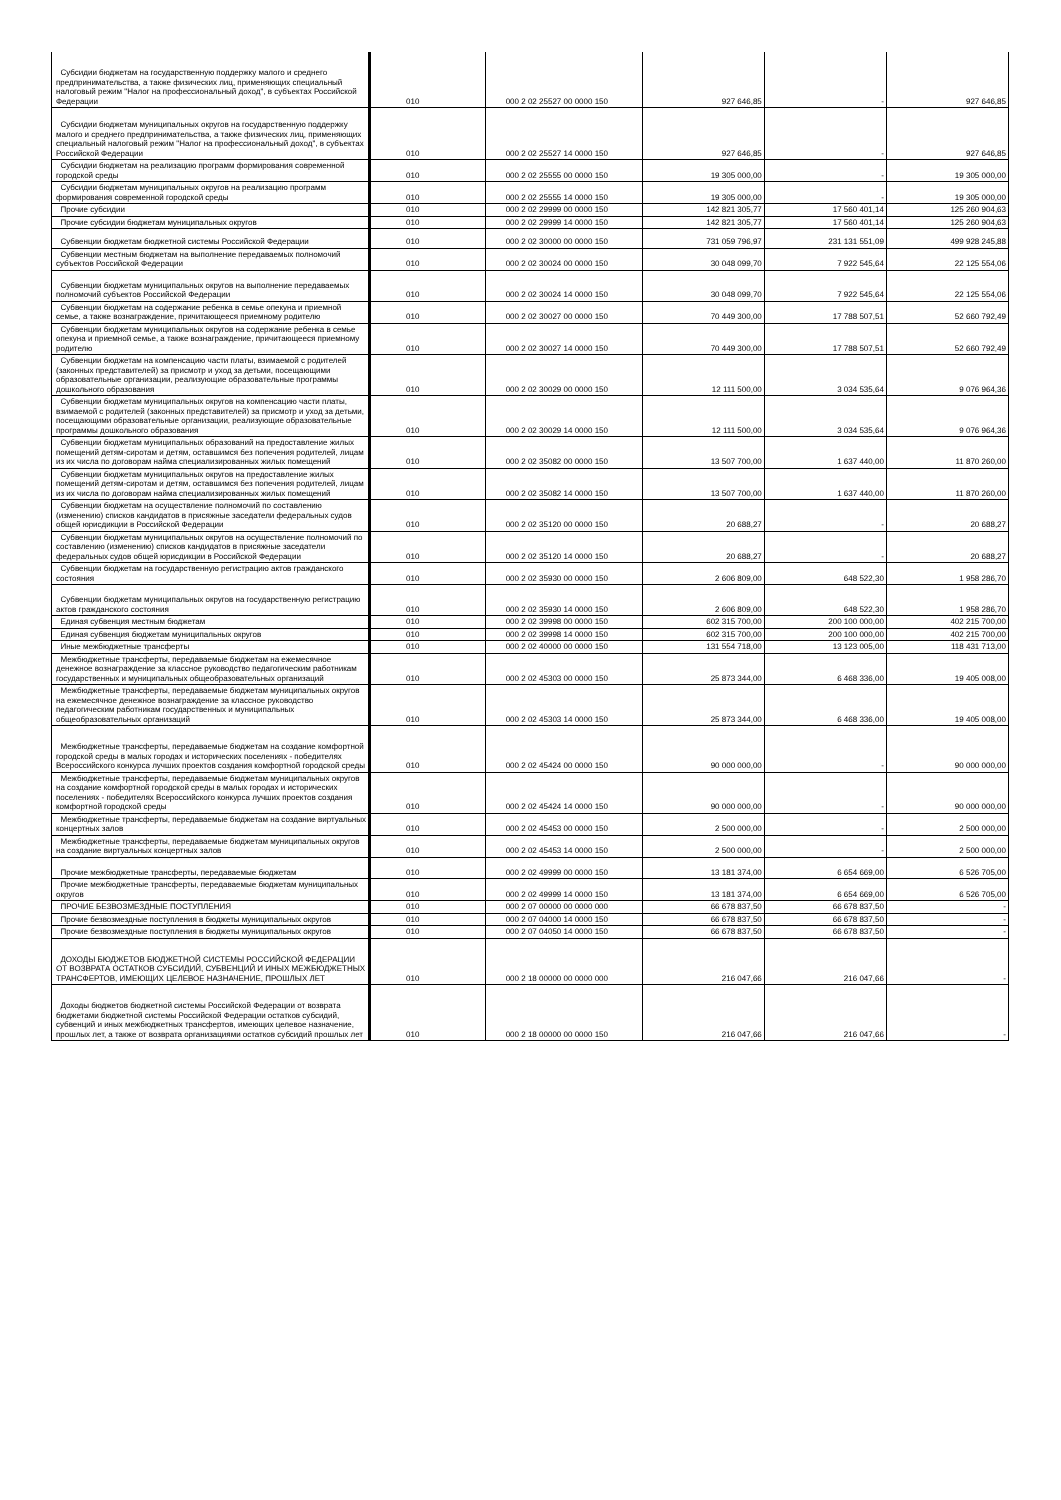| Субсидии бюджетам на государственную поддержку малого и среднего предпринимательства, а также физических лиц, применяющих специальный налоговый режим "Налог на профессиональный доход", в субъектах Российской Федерации | 010 | 000 2 02 25527 00 0000 150 | 927 646,85 | - | 927 646,85 |
| Субсидии бюджетам муниципальных округов на государственную поддержку малого и среднего предпринимательства, а также физических лиц, применяющих специальный налоговый режим "Налог на профессиональный доход", в субъектах Российской Федерации | 010 | 000 2 02 25527 14 0000 150 | 927 646,85 | - | 927 646,85 |
| Субсидии бюджетам на реализацию программ формирования современной городской среды | 010 | 000 2 02 25555 00 0000 150 | 19 305 000,00 | - | 19 305 000,00 |
| Субсидии бюджетам муниципальных округов на реализацию программ формирования современной городской среды | 010 | 000 2 02 25555 14 0000 150 | 19 305 000,00 | - | 19 305 000,00 |
| Прочие субсидии | 010 | 000 2 02 29999 00 0000 150 | 142 821 305,77 | 17 560 401,14 | 125 260 904,63 |
| Прочие субсидии бюджетам муниципальных округов | 010 | 000 2 02 29999 14 0000 150 | 142 821 305,77 | 17 560 401,14 | 125 260 904,63 |
| Субвенции бюджетам бюджетной системы Российской Федерации | 010 | 000 2 02 30000 00 0000 150 | 731 059 796,97 | 231 131 551,09 | 499 928 245,88 |
| Субвенции местным бюджетам на выполнение передаваемых полномочий субъектов Российской Федерации | 010 | 000 2 02 30024 00 0000 150 | 30 048 099,70 | 7 922 545,64 | 22 125 554,06 |
| Субвенции бюджетам муниципальных округов на выполнение передаваемых полномочий субъектов Российской Федерации | 010 | 000 2 02 30024 14 0000 150 | 30 048 099,70 | 7 922 545,64 | 22 125 554,06 |
| Субвенции бюджетам на содержание ребенка в семье опекуна и приемной семье, а также вознаграждение, причитающееся приемному родителю | 010 | 000 2 02 30027 00 0000 150 | 70 449 300,00 | 17 788 507,51 | 52 660 792,49 |
| Субвенции бюджетам муниципальных округов на содержание ребенка в семье опекуна и приемной семье, а также вознаграждение, причитающееся приемному родителю | 010 | 000 2 02 30027 14 0000 150 | 70 449 300,00 | 17 788 507,51 | 52 660 792,49 |
| Субвенции бюджетам на компенсацию части платы, взимаемой с родителей (законных представителей) за присмотр и уход за детьми, посещающими образовательные организации, реализующие образовательные программы дошкольного образования | 010 | 000 2 02 30029 00 0000 150 | 12 111 500,00 | 3 034 535,64 | 9 076 964,36 |
| Субвенции бюджетам муниципальных округов на компенсацию части платы, взимаемой с родителей (законных представителей) за присмотр и уход за детьми, посещающими образовательные организации, реализующие образовательные программы дошкольного образования | 010 | 000 2 02 30029 14 0000 150 | 12 111 500,00 | 3 034 535,64 | 9 076 964,36 |
| Субвенции бюджетам муниципальных образований на предоставление жилых помещений детям-сиротам и детям, оставшимся без попечения родителей, лицам из их числа по договорам найма специализированных жилых помещений | 010 | 000 2 02 35082 00 0000 150 | 13 507 700,00 | 1 637 440,00 | 11 870 260,00 |
| Субвенции бюджетам муниципальных округов на предоставление жилых помещений детям-сиротам и детям, оставшимся без попечения родителей, лицам из их числа по договорам найма специализированных жилых помещений | 010 | 000 2 02 35082 14 0000 150 | 13 507 700,00 | 1 637 440,00 | 11 870 260,00 |
| Субвенции бюджетам на осуществление полномочий по составлению (изменению) списков кандидатов в присяжные заседатели федеральных судов общей юрисдикции в Российской Федерации | 010 | 000 2 02 35120 00 0000 150 | 20 688,27 | - | 20 688,27 |
| Субвенции бюджетам муниципальных округов на осуществление полномочий по составлению (изменению) списков кандидатов в присяжные заседатели федеральных судов общей юрисдикции в Российской Федерации | 010 | 000 2 02 35120 14 0000 150 | 20 688,27 | - | 20 688,27 |
| Субвенции бюджетам на государственную регистрацию актов гражданского состояния | 010 | 000 2 02 35930 00 0000 150 | 2 606 809,00 | 648 522,30 | 1 958 286,70 |
| Субвенции бюджетам муниципальных округов на государственную регистрацию актов гражданского состояния | 010 | 000 2 02 35930 14 0000 150 | 2 606 809,00 | 648 522,30 | 1 958 286,70 |
| Единая субвенция местным бюджетам | 010 | 000 2 02 39998 00 0000 150 | 602 315 700,00 | 200 100 000,00 | 402 215 700,00 |
| Единая субвенция бюджетам муниципальных округов | 010 | 000 2 02 39998 14 0000 150 | 602 315 700,00 | 200 100 000,00 | 402 215 700,00 |
| Иные межбюджетные трансферты | 010 | 000 2 02 40000 00 0000 150 | 131 554 718,00 | 13 123 005,00 | 118 431 713,00 |
| Межбюджетные трансферты, передаваемые бюджетам на ежемесячное денежное вознаграждение за классное руководство педагогическим работникам государственных и муниципальных общеобразовательных организаций | 010 | 000 2 02 45303 00 0000 150 | 25 873 344,00 | 6 468 336,00 | 19 405 008,00 |
| Межбюджетные трансферты, передаваемые бюджетам муниципальных округов на ежемесячное денежное вознаграждение за классное руководство педагогическим работникам государственных и муниципальных общеобразовательных организаций | 010 | 000 2 02 45303 14 0000 150 | 25 873 344,00 | 6 468 336,00 | 19 405 008,00 |
| Межбюджетные трансферты, передаваемые бюджетам на создание комфортной городской среды в малых городах и исторических поселениях - победителях Всероссийского конкурса лучших проектов создания комфортной городской среды | 010 | 000 2 02 45424 00 0000 150 | 90 000 000,00 | - | 90 000 000,00 |
| Межбюджетные трансферты, передаваемые бюджетам муниципальных округов на создание комфортной городской среды в малых городах и исторических поселениях - победителях Всероссийского конкурса лучших проектов создания комфортной городской среды | 010 | 000 2 02 45424 14 0000 150 | 90 000 000,00 | - | 90 000 000,00 |
| Межбюджетные трансферты, передаваемые бюджетам на создание виртуальных концертных залов | 010 | 000 2 02 45453 00 0000 150 | 2 500 000,00 | - | 2 500 000,00 |
| Межбюджетные трансферты, передаваемые бюджетам муниципальных округов на создание виртуальных концертных залов | 010 | 000 2 02 45453 14 0000 150 | 2 500 000,00 | - | 2 500 000,00 |
| Прочие межбюджетные трансферты, передаваемые бюджетам | 010 | 000 2 02 49999 00 0000 150 | 13 181 374,00 | 6 654 669,00 | 6 526 705,00 |
| Прочие межбюджетные трансферты, передаваемые бюджетам муниципальных округов | 010 | 000 2 02 49999 14 0000 150 | 13 181 374,00 | 6 654 669,00 | 6 526 705,00 |
| ПРОЧИЕ БЕЗВОЗМЕЗДНЫЕ ПОСТУПЛЕНИЯ | 010 | 000 2 07 00000 00 0000 000 | 66 678 837,50 | 66 678 837,50 | - |
| Прочие безвозмездные поступления в бюджеты муниципальных округов | 010 | 000 2 07 04000 14 0000 150 | 66 678 837,50 | 66 678 837,50 | - |
| Прочие безвозмездные поступления в бюджеты муниципальных округов | 010 | 000 2 07 04050 14 0000 150 | 66 678 837,50 | 66 678 837,50 | - |
| ДОХОДЫ БЮДЖЕТОВ БЮДЖЕТНОЙ СИСТЕМЫ РОССИЙСКОЙ ФЕДЕРАЦИИ ОТ ВОЗВРАТА ОСТАТКОВ СУБСИДИЙ, СУБВЕНЦИЙ И ИНЫХ МЕЖБЮДЖЕТНЫХ ТРАНСФЕРТОВ, ИМЕЮЩИХ ЦЕЛЕВОЕ НАЗНАЧЕНИЕ, ПРОШЛЫХ ЛЕТ | 010 | 000 2 18 00000 00 0000 000 | 216 047,66 | 216 047,66 | - |
| Доходы бюджетов бюджетной системы Российской Федерации от возврата бюджетами бюджетной системы Российской Федерации остатков субсидий, субвенций и иных межбюджетных трансфертов, имеющих целевое назначение, прошлых лет, а также от возврата организациями остатков субсидий прошлых лет | 010 | 000 2 18 00000 00 0000 150 | 216 047,66 | 216 047,66 | - |